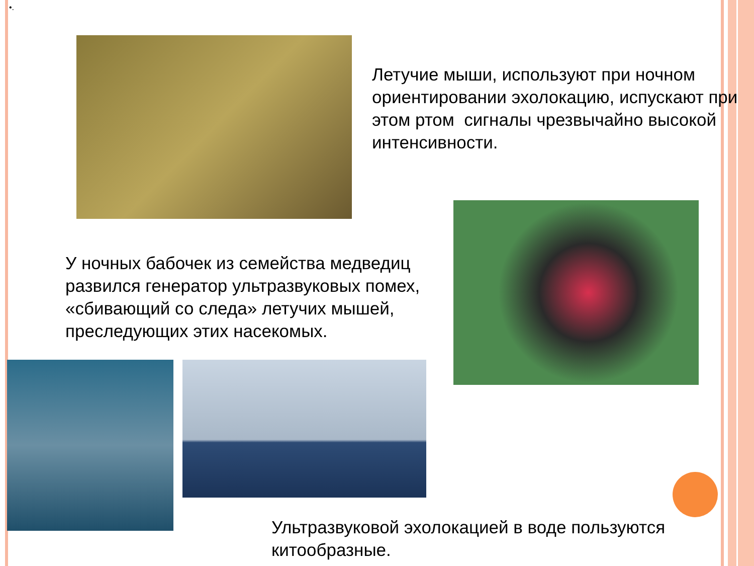•.
Летучие мыши, используют при ночном ориентировании эхолокацию, испускают при этом ртом сигналы чрезвычайно высокой интенсивности.
У ночных бабочек из семейства медведиц развился генератор ультразвуковых помех, «сбивающий со следа» летучих мышей, преследующих этих насекомых.
Ультразвуковой эхолокацией в воде пользуются китообразные.